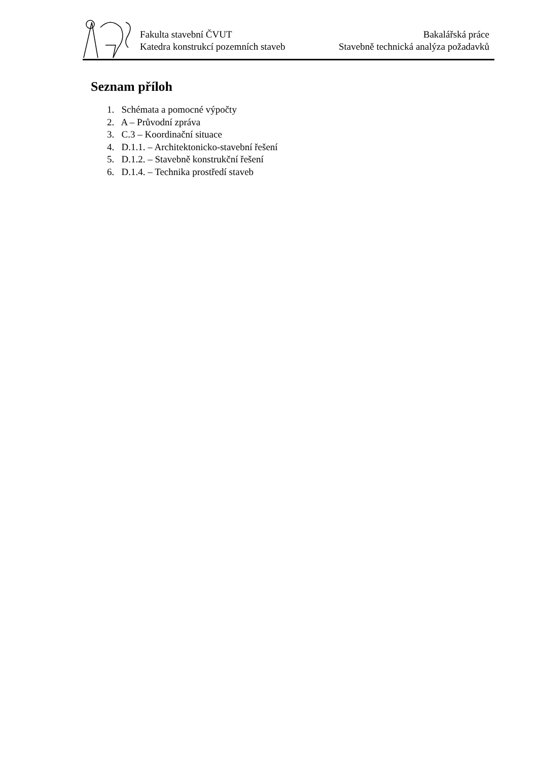Fakulta stavební ČVUT
Katedra konstrukcí pozemních staveb
Bakalářská práce
Stavebně technická analýza požadavků
Seznam příloh
1. Schémata a pomocné výpočty
2. A – Průvodní zpráva
3. C.3 – Koordinační situace
4. D.1.1. – Architektonicko-stavební řešení
5. D.1.2. – Stavebně konstrukční řešení
6. D.1.4. – Technika prostředí staveb